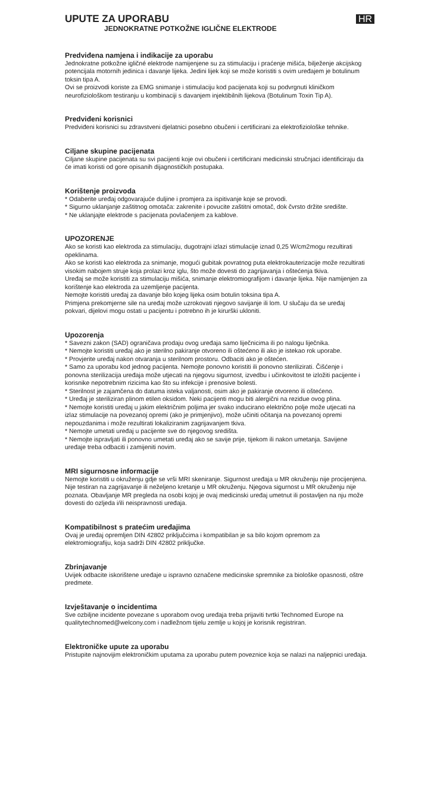HR
UPUTE ZA UPORABU
JEDNOKRATNE POTKOŽNE IGLIČNE ELEKTRODE
Predviđena namjena i indikacije za uporabu
Jednokratne potkožne igličné elektrode namijenjene su za stimulaciju i praćenje mišića, bilježenje akcijskog potencijala motornih jedinica i davanje lijeka. Jedini lijek koji se može koristiti s ovim uređajem je botulinum toksin tipa A.
Ovi se proizvodi koriste za EMG snimanje i stimulaciju kod pacijenata koji su podvrgnuti kliničkom neurofiziološkom testiranju u kombinaciji s davanjem injektibilnih lijekova (Botulinum Toxin Tip A).
Predviđeni korisnici
Predviđeni korisnici su zdravstveni djelatnici posebno obučeni i certificirani za elektrofiziološke tehnike.
Ciljane skupine pacijenata
Ciljane skupine pacijenata su svi pacijenti koje ovi obučeni i certificirani medicinski stručnjaci identificiraju da će imati koristi od gore opisanih dijagnostičkih postupaka.
Korištenje proizvoda
* Odaberite uređaj odgovarajuće duljine i promjera za ispitivanje koje se provodi.
* Sigurno uklanjanje zaštitnog omotača: zakrenite i povucite zaštitni omotač, dok čvrsto držite središte.
* Ne uklanjajte elektrode s pacijenata povlačenjem za kablove.
UPOZORENJE
Ako se koristi kao elektroda za stimulaciju, dugotrajni izlazi stimulacije iznad 0,25 W/cm2mogu rezultirati opeklinama.
Ako se koristi kao elektroda za snimanje, mogući gubitak povratnog puta elektrokauterizacije može rezultirati visokim nabojem struje koja prolazi kroz iglu, što može dovesti do zagrijavanja i oštećenja tkiva.
Uređaj se može koristiti za stimulaciju mišića, snimanje elektromiografijom i davanje lijeka. Nije namijenjen za korištenje kao elektroda za uzemljenje pacijenta.
Nemojte koristiti uređaj za davanje bilo kojeg lijeka osim botulin toksina tipa A.
Primjena prekomjerne sile na uređaj može uzrokovati njegovo savijanje ili lom. U slučaju da se uređaj pokvari, dijelovi mogu ostati u pacijentu i potrebno ih je kirurški ukloniti.
Upozorenja
* Savezni zakon (SAD) ograničava prodaju ovog uređaja samo liječnicima ili po nalogu liječnika.
* Nemojte koristiti uređaj ako je sterilno pakiranje otvoreno ili oštećeno ili ako je istekao rok uporabe.
* Provjerite uređaj nakon otvaranja u sterilnom prostoru. Odbaciti ako je oštećen.
* Samo za uporabu kod jednog pacijenta. Nemojte ponovno koristiti ili ponovno sterilizirati. Čišćenje i ponovna sterilizacija uređaja može utjecati na njegovu sigurnost, izvedbu i učinkovitost te izložiti pacijente i korisnike nepotrebnim rizicima kao što su infekcije i prenosive bolesti.
* Sterilnost je zajamčena do datuma isteka valjanosti, osim ako je pakiranje otvoreno ili oštećeno.
* Uređaj je steriliziran plinom etilen oksidom. Neki pacijenti mogu biti alergični na rezidue ovog plina.
* Nemojte koristiti uređaj u jakim električnim poljima jer svako inducirano električno polje može utjecati na izlaz stimulacije na povezanoj opremi (ako je primjenjivo), može učiniti očitanja na povezanoj opremi nepouzdanima i može rezultirati lokaliziranim zagrijavanjem tkiva.
* Nemojte umetati uređaj u pacijente sve do njegovog središta.
* Nemojte ispravljati ili ponovno umetati uređaj ako se savije prije, tijekom ili nakon umetanja. Savijene uređaje treba odbaciti i zamijeniti novim.
MRI sigurnosne informacije
Nemojte koristiti u okruženju gdje se vrši MRI skeniranje. Sigurnost uređaja u MR okruženju nije procijenjena. Nije testiran na zagrijavanje ili neželjeno kretanje u MR okruženju. Njegova sigurnost u MR okruženju nije poznata. Obavljanje MR pregleda na osobi kojoj je ovaj medicinski uređaj umetnut ili postavljen na nju može dovesti do ozljeda i/ili neispravnosti uređaja.
Kompatibilnost s pratećim uređajima
Ovaj je uređaj opremljen DIN 42802 priključcima i kompatibilan je sa bilo kojom opremom za elektromiografiju, koja sadrži DIN 42802 priključke.
Zbrinjavanje
Uvijek odbacite iskorištene uređaje u ispravno označene medicinske spremnike za biološke opasnosti, oštre predmete.
Izvještavanje o incidentima
Sve ozbiljne incidente povezane s uporabom ovog uređaja treba prijaviti tvrtki Technomed Europe na qualitytechnomed@welcony.com i nadležnom tijelu zemlje u kojoj je korisnik registriran.
Elektroničke upute za uporabu
Pristupite najnovijim elektroničkim uputama za uporabu putem poveznice koja se nalazi na naljepnici uređaja.